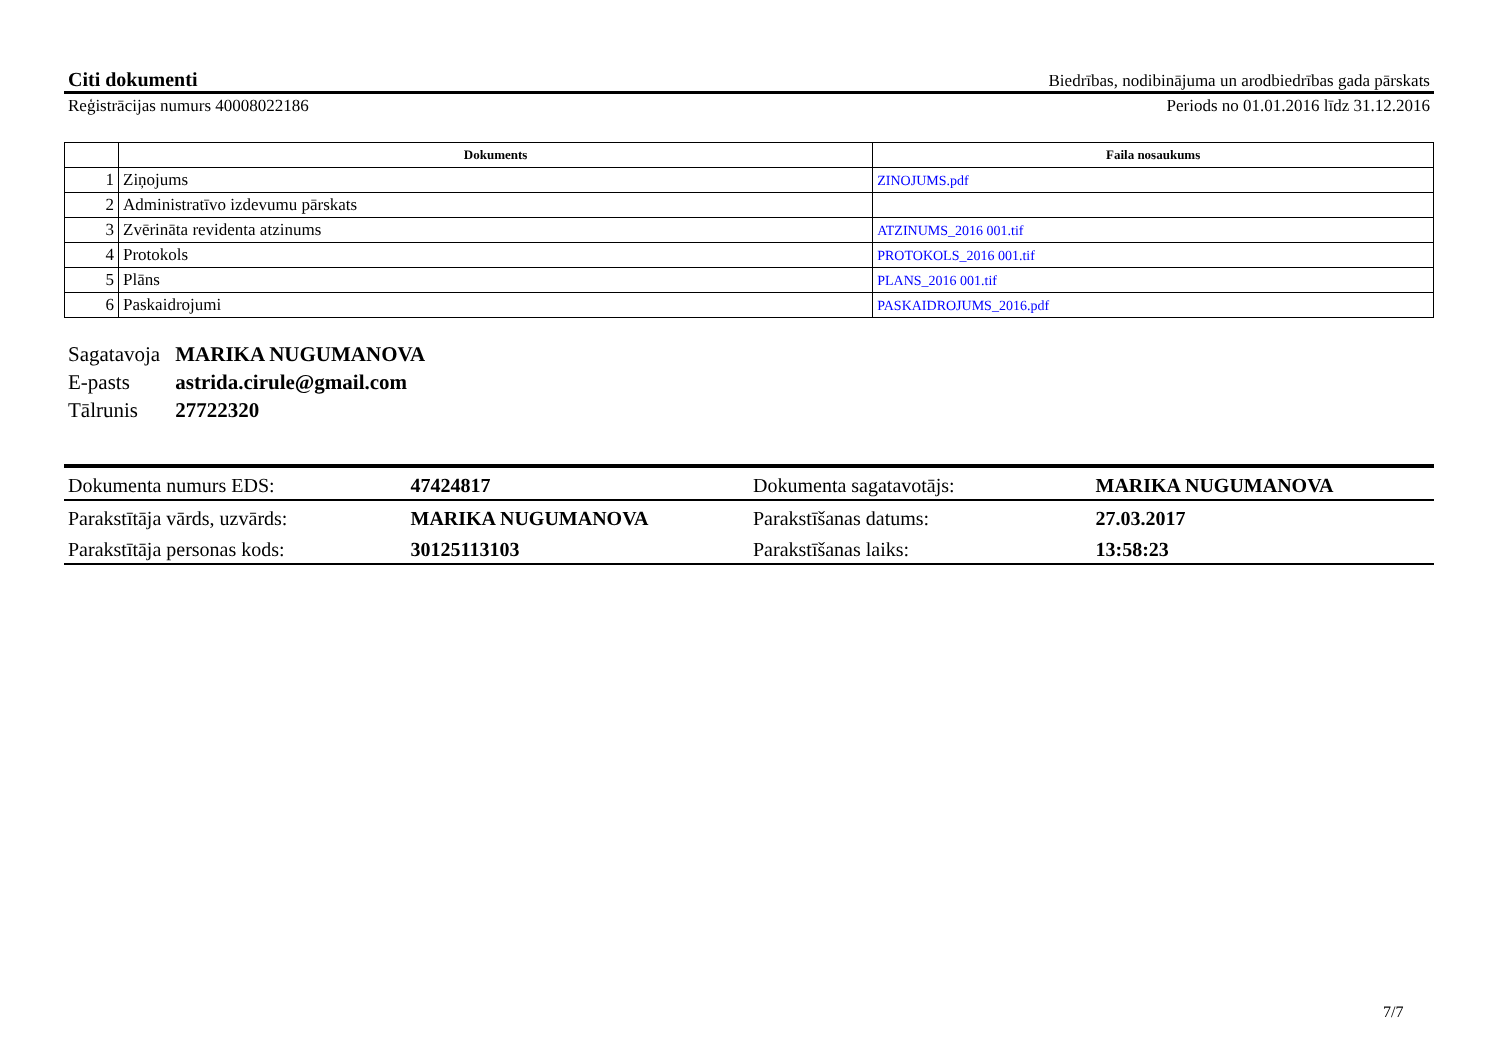Citi dokumenti Biedrības, nodibinājuma un arodbiedrības gada pārskats
Reģistrācijas numurs 40008022186 Periods no 01.01.2016 līdz 31.12.2016
| | Dokuments | Faila nosaukums |
| --- | --- | --- |
| 1 | Ziņojums | ZINOJUMS.pdf |
| 2 | Administratīvo izdevumu pārskats | |
| 3 | Zvērināta revidenta atzinums | ATZINUMS_2016 001.tif |
| 4 | Protokols | PROTOKOLS_2016 001.tif |
| 5 | Plāns | PLANS_2016 001.tif |
| 6 | Paskaidrojumi | PASKAIDROJUMS_2016.pdf |
Sagatavoja MARIKA NUGUMANOVA
E-pasts astrida.cirule@gmail.com
Tālrunis 27722320
| Dokumenta numurs EDS: | 47424817 | Dokumenta sagatavotājs: | MARIKA NUGUMANOVA |
| Parakstītāja vārds, uzvārds: | MARIKA NUGUMANOVA | Parakstīšanas datums: | 27.03.2017 |
| Parakstītāja personas kods: | 30125113103 | Parakstīšanas laiks: | 13:58:23 |
7/7